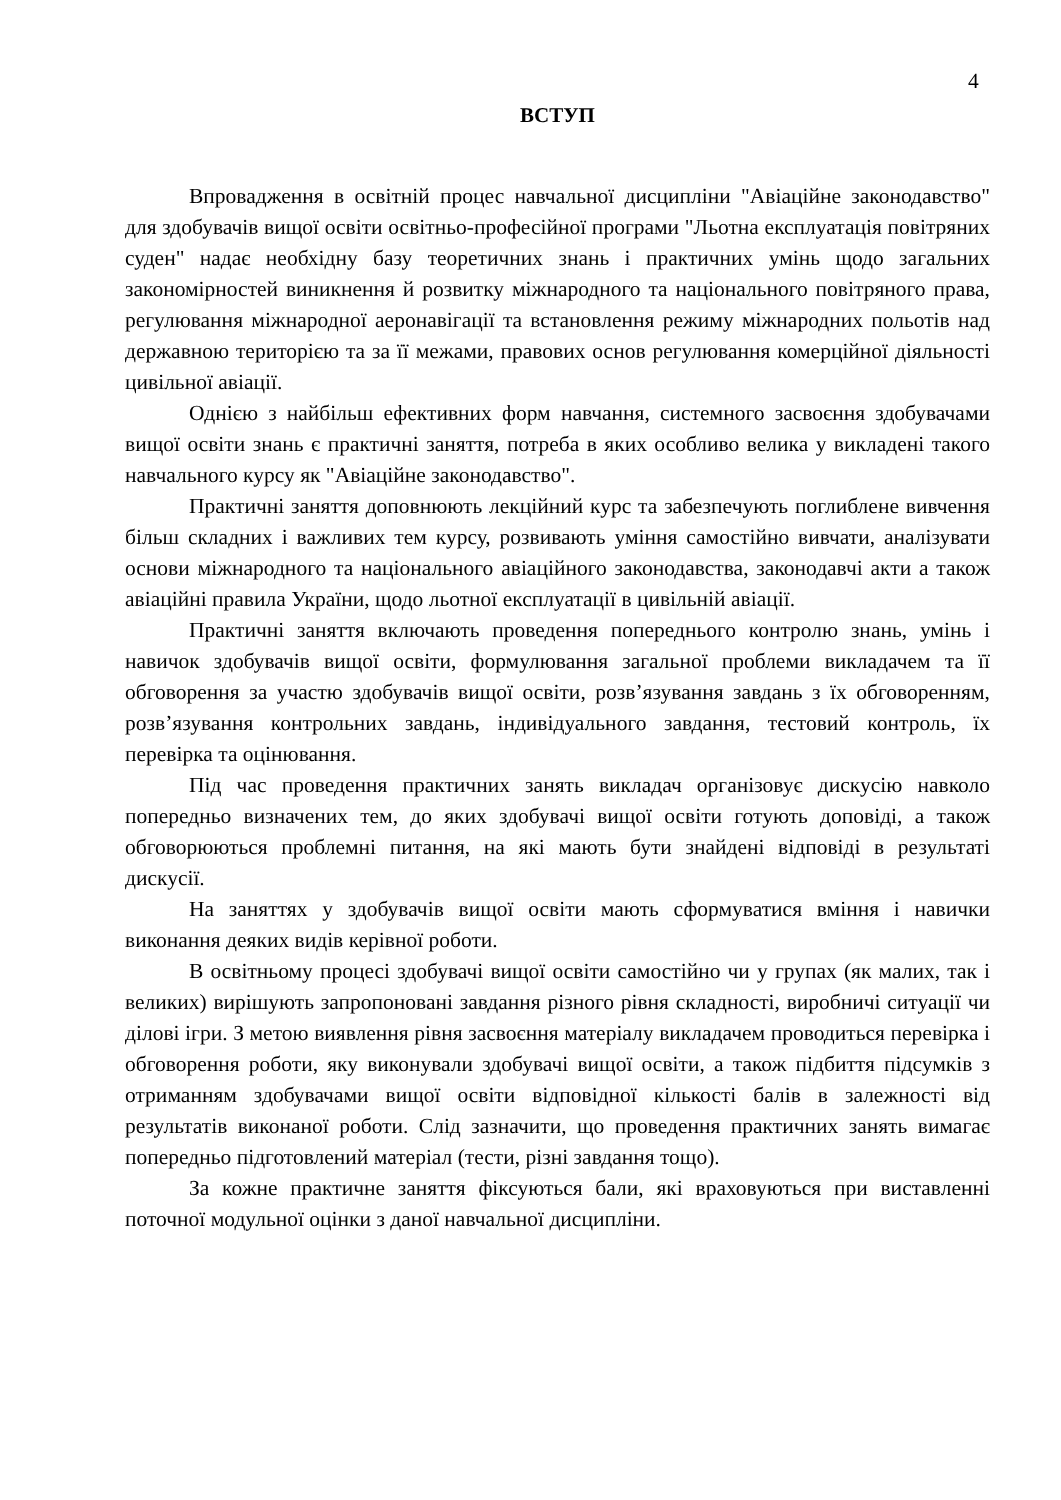4
ВСТУП
Впровадження в освітній процес навчальної дисципліни "Авіаційне законодавство" для здобувачів вищої освіти освітньо-професійної програми "Льотна експлуатація повітряних суден" надає необхідну базу теоретичних знань і практичних умінь щодо загальних закономірностей виникнення й розвитку міжнародного та національного повітряного права, регулювання міжнародної аеронавігації та встановлення режиму міжнародних польотів над державною територією та за її межами, правових основ регулювання комерційної діяльності цивільної авіації.
Однією з найбільш ефективних форм навчання, системного засвоєння здобувачами вищої освіти знань є практичні заняття, потреба в яких особливо велика у викладені такого навчального курсу як "Авіаційне законодавство".
Практичні заняття доповнюють лекційний курс та забезпечують поглиблене вивчення більш складних і важливих тем курсу, розвивають уміння самостійно вивчати, аналізувати основи міжнародного та національного авіаційного законодавства, законодавчі акти а також авіаційні правила України, щодо льотної експлуатації в цивільній авіації.
Практичні заняття включають проведення попереднього контролю знань, умінь і навичок здобувачів вищої освіти, формулювання загальної проблеми викладачем та її обговорення за участю здобувачів вищої освіти, розв’язування завдань з їх обговоренням, розв’язування контрольних завдань, індивідуального завдання, тестовий контроль, їх перевірка та оцінювання.
Під час проведення практичних занять викладач організовує дискусію навколо попередньо визначених тем, до яких здобувачі вищої освіти готують доповіді, а також обговорюються проблемні питання, на які мають бути знайдені відповіді в результаті дискусії.
На заняттях у здобувачів вищої освіти мають сформуватися вміння і навички виконання деяких видів керівної роботи.
В освітньому процесі здобувачі вищої освіти самостійно чи у групах (як малих, так і великих) вирішують запропоновані завдання різного рівня складності, виробничі ситуації чи ділові ігри. З метою виявлення рівня засвоєння матеріалу викладачем проводиться перевірка і обговорення роботи, яку виконували здобувачі вищої освіти, а також підбиття підсумків з отриманням здобувачами вищої освіти відповідної кількості балів в залежності від результатів виконаної роботи. Слід зазначити, що проведення практичних занять вимагає попередньо підготовлений матеріал (тести, різні завдання тощо).
За кожне практичне заняття фіксуються бали, які враховуються при виставленні поточної модульної оцінки з даної навчальної дисципліни.